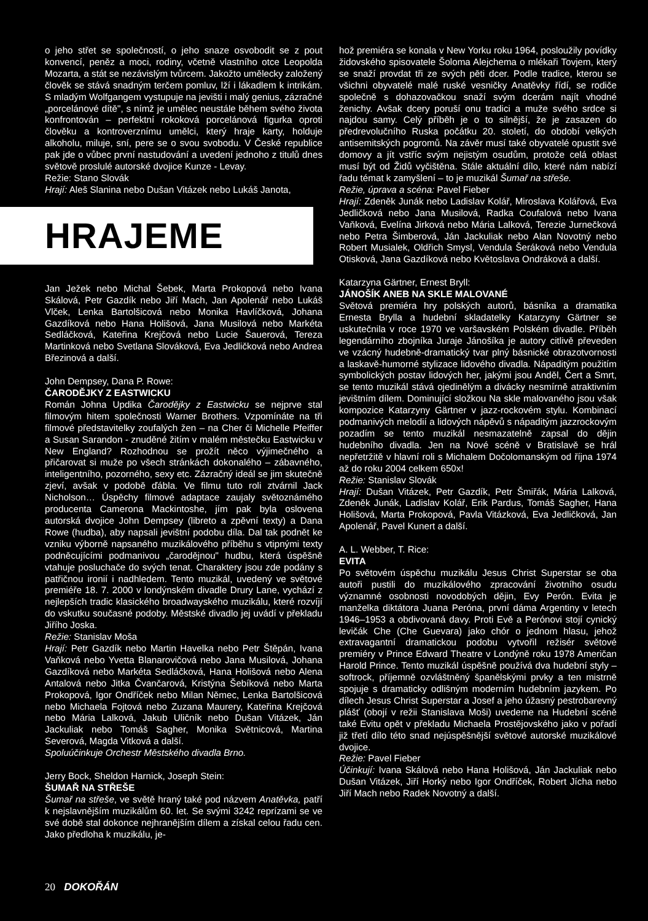o jeho střet se společností, o jeho snaze osvobodit se z pout konvencí, peněz a moci, rodiny, včetně vlastního otce Leopolda Mozarta, a stát se nezávislým tvůrcem. Jakožto umělecky založený člověk se stává snadným terčem pomluv, lží i lákadlem k intrikám. S mladým Wolfgangem vystupuje na jevišti i malý genius, zázračné „porcelánové dítě", s nímž je umělec neustále během svého života konfrontován – perfektní rokoková porcelánová figurka oproti člověku a kontroverznímu umělci, který hraje karty, holduje alkoholu, miluje, sní, pere se o svou svobodu. V České republice pak jde o vůbec první nastudování a uvedení jednoho z titulů dnes světově proslulé autorské dvojice Kunze - Levay.
Režie: Stano Slovák
Hrají: Aleš Slanina nebo Dušan Vitázek nebo Lukáš Janota,
HRAJEME
Jan Ježek nebo Michal Šebek, Marta Prokopová nebo Ivana Skálová, Petr Gazdík nebo Jiří Mach, Jan Apolenář nebo Lukáš Vlček, Lenka Bartolšicová nebo Monika Havlíčková, Johana Gazdíková nebo Hana Holišová, Jana Musilová nebo Markéta Sedláčková, Kateřina Krejčová nebo Lucie Šauerová, Tereza Martinková nebo Svetlana Slováková, Eva Jedličková nebo Andrea Březinová a další.
John Dempsey, Dana P. Rowe:
ČARODĚJKY Z EASTWICKU
Román Johna Updika Čarodějky z Eastwicku se nejprve stal filmovým hitem společnosti Warner Brothers. Vzpomínáte na tři filmové představitelky zoufalých žen – na Cher či Michelle Pfeiffer a Susan Sarandon - znuděné žitím v malém městečku Eastwicku v New England? Rozhodnou se prožít něco výjimečného a přičarovat si muže po všech stránkách dokonalého – zábavného, inteligentního, pozorného, sexy etc. Zázračný ideál se jim skutečně zjeví, avšak v podobě ďábla. Ve filmu tuto roli ztvárnil Jack Nicholson… Úspěchy filmové adaptace zaujaly světoznámého producenta Camerona Mackintoshe, jím pak byla oslovena autorská dvojice John Dempsey (libreto a zpěvní texty) a Dana Rowe (hudba), aby napsali jevištní podobu díla. Dal tak podnět ke vzniku výborně napsaného muzikálového příběhu s vtipnými texty podněcujícími podmanivou „čarodějnou" hudbu, která úspěšně vtahuje posluchače do svých tenat. Charaktery jsou zde podány s patřičnou ironií i nadhledem. Tento muzikál, uvedený ve světové premiéře 18. 7. 2000 v londýnském divadle Drury Lane, vychází z nejlepších tradic klasického broadwayského muzikálu, které rozvíjí do vskutku současné podoby. Městské divadlo jej uvádí v překladu Jiřího Joska.
Režie: Stanislav Moša
Hrají: Petr Gazdík nebo Martin Havelka nebo Petr Štěpán, Ivana Vaňková nebo Yvetta Blanarovičová nebo Jana Musilová, Johana Gazdíková nebo Markéta Sedláčková, Hana Holišová nebo Alena Antalová nebo Jitka Čvančarová, Kristýna Šebíková nebo Marta Prokopová, Igor Ondříček nebo Milan Němec, Lenka Bartolšicová nebo Michaela Fojtová nebo Zuzana Maurery, Kateřina Krejčová nebo Mária Lalková, Jakub Uličník nebo Dušan Vitázek, Ján Jackuliak nebo Tomáš Sagher, Monika Světnicová, Martina Severová, Magda Vitková a další.
Spoluúčinkuje Orchestr Městského divadla Brno.
Jerry Bock, Sheldon Harnick, Joseph Stein:
ŠUMAŘ NA STŘEŠE
Šumař na střeše, ve světě hraný také pod názvem Anatěvka, patří k nejslavnějším muzikálům 60. let. Se svými 3242 reprízami se ve své době stal dokonce nejhranějším dílem a získal celou řadu cen. Jako předloha k muzikálu, je-
hož premiéra se konala v New Yorku roku 1964, posloužily povídky židovského spisovatele Šoloma Alejchema o mlékaři Tovjem, který se snaží provdat tři ze svých pěti dcer. Podle tradice, kterou se všichni obyvatelé malé ruské vesničky Anatěvky řídí, se rodiče společně s dohazovačkou snaží svým dcerám najít vhodné ženichy. Avšak dcery poruší onu tradici a muže svého srdce si najdou samy. Celý příběh je o to silnější, že je zasazen do předrevolučního Ruska počátku 20. století, do období velkých antisemitských pogromů. Na závěr musí také obyvatelé opustit své domovy a jít vstříc svým nejistým osudům, protože celá oblast musí být od Židů vyčištěna. Stále aktuální dílo, které nám nabízí řadu témat k zamyšlení – to je muzikál Šumař na střeše.
Režie, úprava a scéna: Pavel Fieber
Hrají: Zdeněk Junák nebo Ladislav Kolář, Miroslava Kolářová, Eva Jedličková nebo Jana Musilová, Radka Coufalová nebo Ivana Vaňková, Evelína Jirková nebo Mária Lalková, Terezie Jurnečková nebo Petra Šimberová, Ján Jackuliak nebo Alan Novotný nebo Robert Musialek, Oldřich Smysl, Vendula Šeráková nebo Vendula Otisková, Jana Gazdíková nebo Květoslava Ondráková a další.
Katarzyna Gärtner, Ernest Bryll:
JÁNOŠÍK ANEB NA SKLE MALOVANÉ
Světová premiéra hry polských autorů, básníka a dramatika Ernesta Brylla a hudební skladatelky Katarzyny Gärtner se uskutečnila v roce 1970 ve varšavském Polském divadle. Příběh legendárního zbojníka Juraje Jánošíka je autory citlivě převeden ve vzácný hudebně-dramatický tvar plný básnické obrazotvornosti a laskavě-humorné stylizace lidového divadla. Nápaditým použitím symbolických postav lidových her, jakými jsou Anděl, Čert a Smrt, se tento muzikál stává ojedinělým a divácky nesmírně atraktivním jevištním dílem. Dominující složkou Na skle malovaného jsou však kompozice Katarzyny Gärtner v jazz-rockovém stylu. Kombinací podmanivých melodií a lidových nápěvů s nápaditým jazzrockovým pozadím se tento muzikál nesmazatelně zapsal do dějin hudebního divadla. Jen na Nové scéně v Bratislavě se hrál nepřetržitě v hlavní roli s Michalem Dočolomanským od října 1974 až do roku 2004 celkem 650x!
Režie: Stanislav Slovák
Hrají: Dušan Vitázek, Petr Gazdík, Petr Šmiřák, Mária Lalková, Zdeněk Junák, Ladislav Kolář, Erik Pardus, Tomáš Sagher, Hana Holišová, Marta Prokopová, Pavla Vitázková, Eva Jedličková, Jan Apolenář, Pavel Kunert a další.
A. L. Webber, T. Rice:
EVITA
Po světovém úspěchu muzikálu Jesus Christ Superstar se oba autoři pustili do muzikálového zpracování životního osudu významné osobnosti novodobých dějin, Evy Perón. Evita je manželka diktátora Juana Peróna, první dáma Argentiny v letech 1946–1953 a obdivovaná davy. Proti Evě a Perónovi stojí cynický levičák Che (Che Guevara) jako chór o jednom hlasu, jehož extravagantní dramatickou podobu vytvořil režisér světové premiéry v Prince Edward Theatre v Londýně roku 1978 Američan Harold Prince. Tento muzikál úspěšně používá dva hudební styly – softrock, příjemně ozvláštněný španělskými prvky a ten mistrně spojuje s dramaticky odlišným moderním hudebním jazykem. Po dílech Jesus Christ Superstar a Josef a jeho úžasný pestrobarevný plášť (obojí v režii Stanislava Moši) uvedeme na Hudební scéně také Evitu opět v překladu Michaela Prostějovského jako v pořadí již třetí dílo této snad nejúspěšnější světové autorské muzikálové dvojice.
Režie: Pavel Fieber
Účinkují: Ivana Skálová nebo Hana Holišová, Ján Jackuliak nebo Dušan Vitázek, Jiří Horký nebo Igor Ondříček, Robert Jícha nebo Jiří Mach nebo Radek Novotný a další.
20 DOKOŘÁN